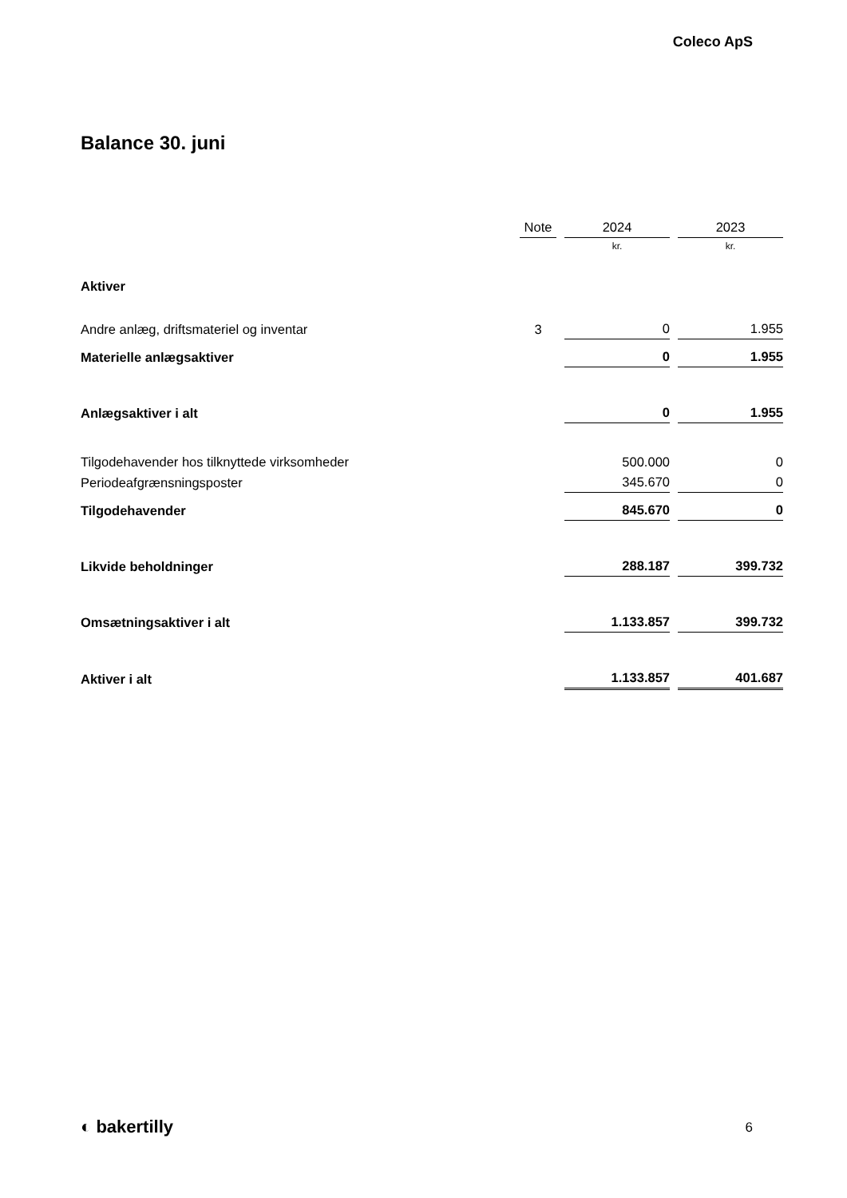Coleco ApS
Balance 30. juni
| | Note | 2024 | 2023 |
| --- | --- | --- | --- |
| | | kr. | kr. |
| Aktiver | | | |
| Andre anlæg, driftsmateriel og inventar | 3 | 0 | 1.955 |
| Materielle anlægsaktiver | | 0 | 1.955 |
| Anlægsaktiver i alt | | 0 | 1.955 |
| Tilgodehavender hos tilknyttede virksomheder | | 500.000 | 0 |
| Periodeafgrænsningsposter | | 345.670 | 0 |
| Tilgodehavender | | 845.670 | 0 |
| Likvide beholdninger | | 288.187 | 399.732 |
| Omsætningsaktiver i alt | | 1.133.857 | 399.732 |
| Aktiver i alt | | 1.133.857 | 401.687 |
◐ bakertilly 6